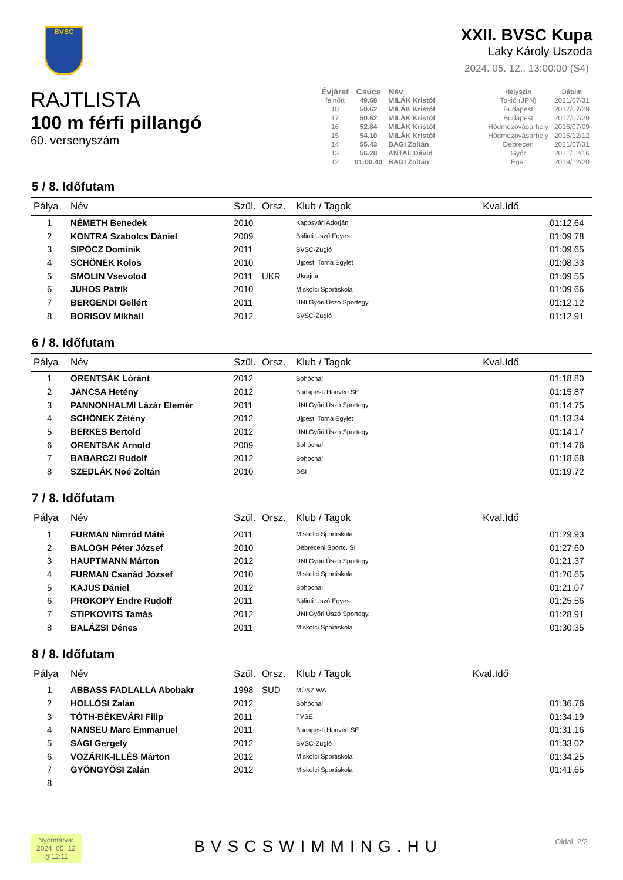BVSC
XXII. BVSC Kupa
Laky Károly Uszoda
2024. 05. 12., 13:00:00 (S4)
RAJTLISTA
100 m férfi pillangó
60. versenyszám
| Évjárat | Csúcs | Név | | Helyszín | Dátum |
| --- | --- | --- | --- | --- | --- |
| felnőtt | 49.68 | MILÁK Kristóf | | Tokió (JPN) | 2021/07/31 |
| 18 | 50.62 | MILÁK Kristóf | | Budapest | 2017/07/29 |
| 17 | 50.62 | MILÁK Kristóf | | Budapest | 2017/07/29 |
| 16 | 52.84 | MILÁK Kristóf | | Hódmezővásárhely | 2016/07/09 |
| 15 | 54.10 | MILÁK Kristóf | | Hódmezővásárhely | 2015/12/12 |
| 14 | 55.43 | BAGI Zoltán | | Debrecen | 2021/07/31 |
| 13 | 56.28 | ANTAL Dávid | | Győr | 2021/12/16 |
| 12 | 01:00.40 | BAGI Zoltán | | Eger | 2019/12/20 |
5 / 8. Időfutam
| Pálya | Név | Szül. | Orsz. | Klub / Tagok | Kval.Idő |
| --- | --- | --- | --- | --- | --- |
| 1 | NÉMETH Benedek | 2010 | | Kaposvári Adorján | 01:12.64 |
| 2 | KONTRA Szabolcs Dániel | 2009 | | Bálinti Úszó Egyes. | 01:09.78 |
| 3 | SIPŐCZ Dominik | 2011 | | BVSC-Zugló | 01:09.65 |
| 4 | SCHÖNEK Kolos | 2010 | | Újpesti Torna Egylet | 01:08.33 |
| 5 | SMOLIN Vsevolod | 2011 | UKR | Ukrajna | 01:09.55 |
| 6 | JUHOS Patrik | 2010 | | Miskolci Sportiskola | 01:09.66 |
| 7 | BERGENDI Gellért | 2011 | | UNI Győri Úszó Sportegy. | 01:12.12 |
| 8 | BORISOV Mikhail | 2012 | | BVSC-Zugló | 01:12.91 |
6 / 8. Időfutam
| Pálya | Név | Szül. | Orsz. | Klub / Tagok | Kval.Idő |
| --- | --- | --- | --- | --- | --- |
| 1 | ORENTSÁK Lóránt | 2012 | | Bohóchal | 01:18.80 |
| 2 | JANCSA Hetény | 2012 | | Budapesti Honvéd SE | 01:15.87 |
| 3 | PANNONHALMI Lázár Elemér | 2011 | | UNI Győri Úszó Sportegy. | 01:14.75 |
| 4 | SCHÖNEK Zétény | 2012 | | Újpesti Torna Egylet | 01:13.34 |
| 5 | BERKES Bertold | 2012 | | UNI Győri Úszó Sportegy. | 01:14.17 |
| 6 | ORENTSÁK Arnold | 2009 | | Bohóchal | 01:14.76 |
| 7 | BABARCZI Rudolf | 2012 | | Bohóchal | 01:18.68 |
| 8 | SZEDLÁK Noé Zoltán | 2010 | | DSI | 01:19.72 |
7 / 8. Időfutam
| Pálya | Név | Szül. | Orsz. | Klub / Tagok | Kval.Idő |
| --- | --- | --- | --- | --- | --- |
| 1 | FURMAN Nimród Máté | 2011 | | Miskolci Sportiskola | 01:29.93 |
| 2 | BALOGH Péter József | 2010 | | Debreceni Sportc. SI | 01:27.60 |
| 3 | HAUPTMANN Márton | 2012 | | UNI Győri Úszó Sportegy. | 01:21.37 |
| 4 | FURMAN Csanád József | 2010 | | Miskolci Sportiskola | 01:20.65 |
| 5 | KAJUS Dániel | 2012 | | Bohóchal | 01:21.07 |
| 6 | PROKOPY Endre Rudolf | 2011 | | Bálinti Úszó Egyes. | 01:25.56 |
| 7 | STIPKOVITS Tamás | 2012 | | UNI Győri Úszó Sportegy. | 01:28.91 |
| 8 | BALÁZSI Dénes | 2011 | | Miskolci Sportiskola | 01:30.35 |
8 / 8. Időfutam
| Pálya | Név | Szül. | Orsz. | Klub / Tagok | Kval.Idő |
| --- | --- | --- | --- | --- | --- |
| 1 | ABBASS FADLALLA Abobakr | 1998 | SUD | MÚSZ WA | |
| 2 | HOLLÓSI Zalán | 2012 | | Bohóchal | 01:36.76 |
| 3 | TÓTH-BÉKEVÁRI Filip | 2011 | | TVSE | 01:34.19 |
| 4 | NANSEU Marc Emmanuel | 2011 | | Budapesti Honvéd SE | 01:31.16 |
| 5 | SÁGI Gergely | 2012 | | BVSC-Zugló | 01:33.02 |
| 6 | VOZÁRIK-ILLÉS Márton | 2012 | | Miskolci Sportiskola | 01:34.25 |
| 7 | GYÖNGYÖSI Zalán | 2012 | | Miskolci Sportiskola | 01:41.65 |
| 8 | | | | | |
Nyomtatva:
2024. 05. 12
@12:11
BVSCSWIMMING.HU
Oldal: 2/2